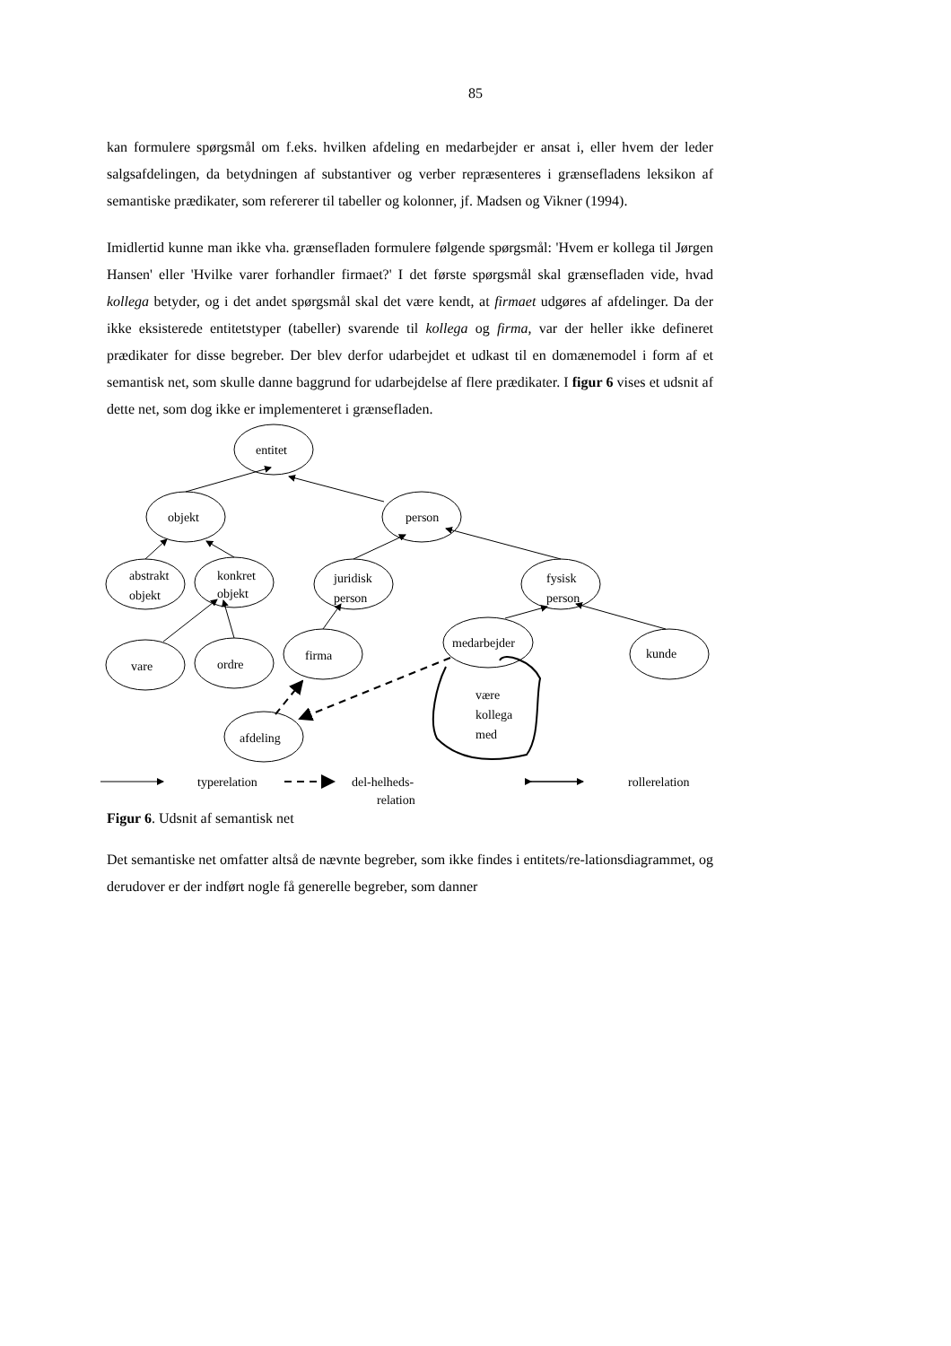85
kan formulere spørgsmål om f.eks. hvilken afdeling en medarbejder er ansat i, eller hvem der leder salgsafdelingen, da betydningen af substantiver og verber repræsenteres i grænsefladens leksikon af semantiske prædikater, som refererer til tabeller og kolonner, jf. Madsen og Vikner (1994).
Imidlertid kunne man ikke vha. grænsefladen formulere følgende spørgsmål: 'Hvem er kollega til Jørgen Hansen' eller 'Hvilke varer forhandler firmaet?' I det første spørgsmål skal grænsefladen vide, hvad kollega betyder, og i det andet spørgsmål skal det være kendt, at firmaet udgøres af afdelinger. Da der ikke eksisterede entitetstyper (tabeller) svarende til kollega og firma, var der heller ikke defineret prædikater for disse begreber. Der blev derfor udarbejdet et udkast til en domænemodel i form af et semantisk net, som skulle danne baggrund for udarbejdelse af flere prædikater. I figur 6 vises et udsnit af dette net, som dog ikke er implementeret i grænsefladen.
entitet
objekt
person
abstrakt
objekt
konkret
objekt
juridisk
person
fysisk
person
vare
ordre
firma
medarbejder
kunde
afdeling
være
kollega
med
typerelation
del-helheds-
relation
rollerelation
Figur 6. Udsnit af semantisk net
Det semantiske net omfatter altså de nævnte begreber, som ikke findes i entitets/re-lationsdiagrammet, og derudover er der indført nogle få generelle begreber, som danner